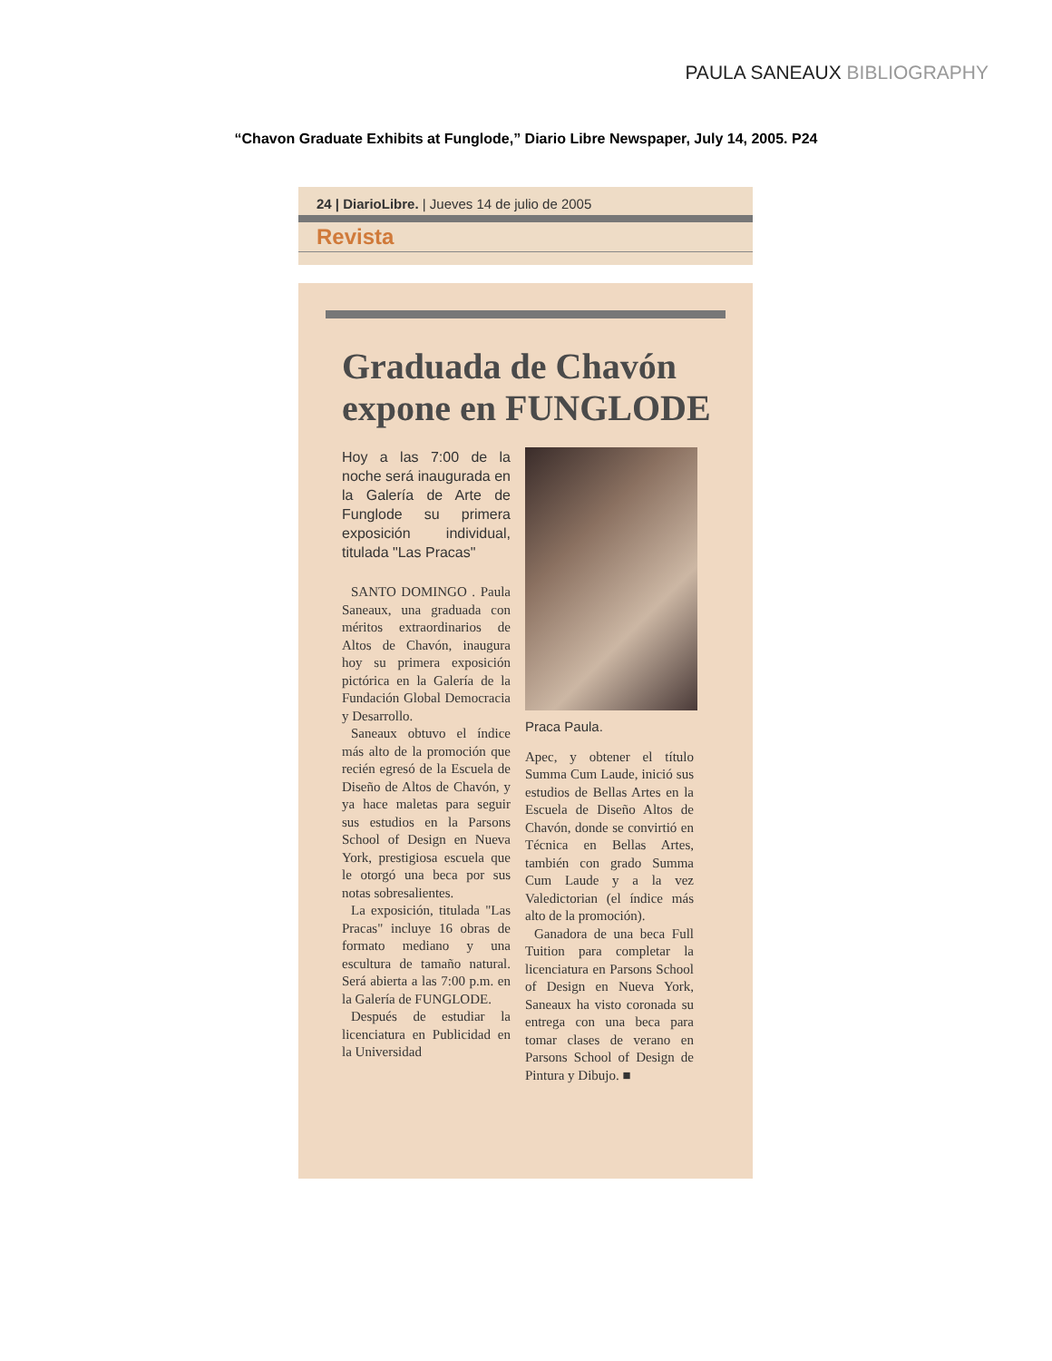PAULA SANEAUX BIBLIOGRAPHY
“Chavon Graduate Exhibits at Funglode,” Diario Libre Newspaper, July 14, 2005. P24
24 | DiarioLibre. | Jueves 14 de julio de 2005
Revista
Graduada de Chavón expone en FUNGLODE
Hoy a las 7:00 de la noche será inaugurada en la Galería de Arte de Funglode su primera exposición individual, titulada "Las Pracas"
SANTO DOMINGO . Paula Saneaux, una graduada con méritos extraordinarios de Altos de Chavón, inaugura hoy su primera exposición pictórica en la Galería de la Fundación Global Democracia y Desarrollo.
Saneaux obtuvo el índice más alto de la promoción que recién egresó de la Escuela de Diseño de Altos de Chavón, y ya hace maletas para seguir sus estudios en la Parsons School of Design en Nueva York, prestigiosa escuela que le otorgó una beca por sus notas sobresalientes.
La exposición, titulada "Las Pracas" incluye 16 obras de formato mediano y una escultura de tamaño natural. Será abierta a las 7:00 p.m. en la Galería de FUNGLODE.
Después de estudiar la licenciatura en Publicidad en la Universidad
Praca Paula.
Apec, y obtener el título Summa Cum Laude, inició sus estudios de Bellas Artes en la Escuela de Diseño Altos de Chavón, donde se convirtió en Técnica en Bellas Artes, también con grado Summa Cum Laude y a la vez Valedictorian (el índice más alto de la promoción).
Ganadora de una beca Full Tuition para completar la licenciatura en Parsons School of Design en Nueva York, Saneaux ha visto coronada su entrega con una beca para tomar clases de verano en Parsons School of Design de Pintura y Dibujo. ■